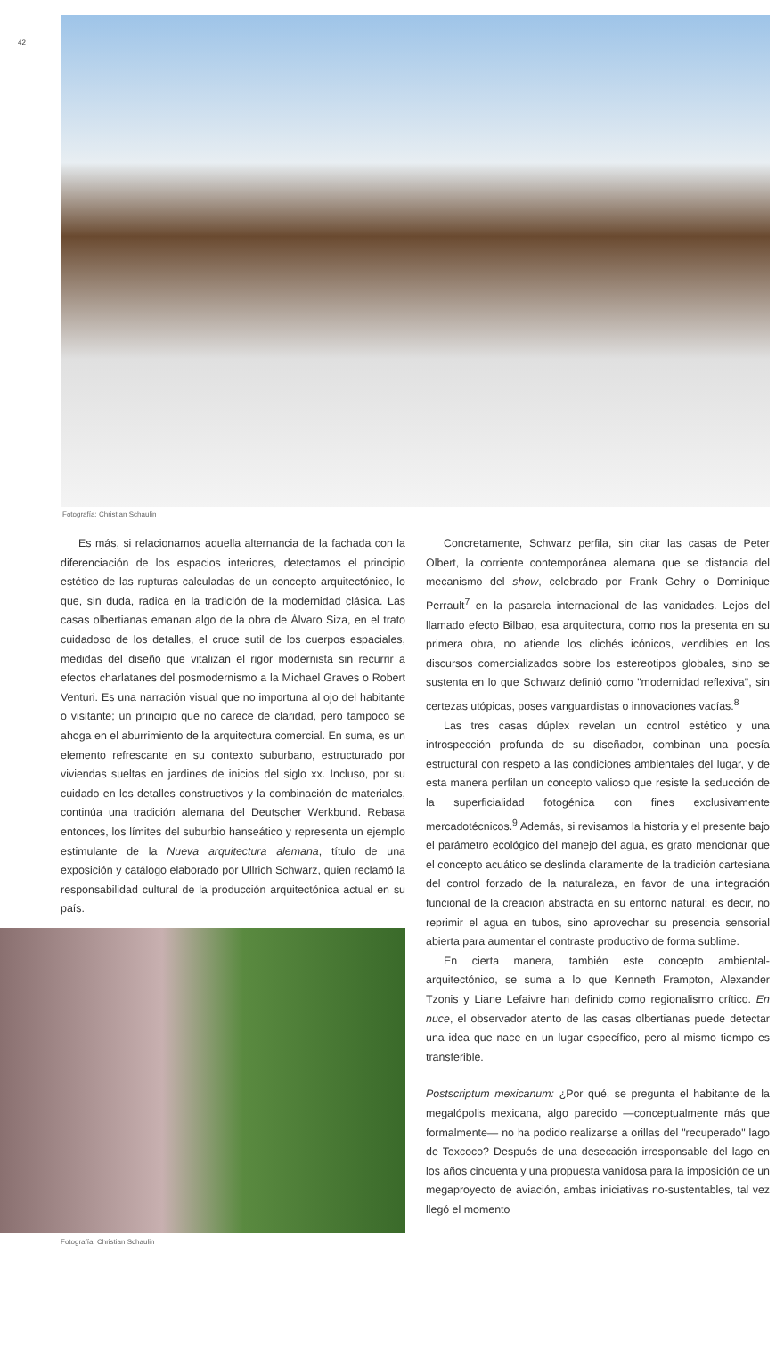42
Fotografía: Christian Schaulin
Es más, si relacionamos aquella alternancia de la fachada con la diferenciación de los espacios interiores, detectamos el principio estético de las rupturas calculadas de un concepto arquitectónico, lo que, sin duda, radica en la tradición de la modernidad clásica. Las casas olbertianas emanan algo de la obra de Álvaro Siza, en el trato cuidadoso de los detalles, el cruce sutil de los cuerpos espaciales, medidas del diseño que vitalizan el rigor modernista sin recurrir a efectos charlatanes del posmodernismo a la Michael Graves o Robert Venturi. Es una narración visual que no importuna al ojo del habitante o visitante; un principio que no carece de claridad, pero tampoco se ahoga en el aburrimiento de la arquitectura comercial. En suma, es un elemento refrescante en su contexto suburbano, estructurado por viviendas sueltas en jardines de inicios del siglo xx. Incluso, por su cuidado en los detalles constructivos y la combinación de materiales, continúa una tradición alemana del Deutscher Werkbund. Rebasa entonces, los límites del suburbio hanseático y representa un ejemplo estimulante de la Nueva arquitectura alemana, título de una exposición y catálogo elaborado por Ullrich Schwarz, quien reclamó la responsabilidad cultural de la producción arquitectónica actual en su país.
Fotografía: Christian Schaulin
Concretamente, Schwarz perfila, sin citar las casas de Peter Olbert, la corriente contemporánea alemana que se distancia del mecanismo del show, celebrado por Frank Gehry o Dominique Perrault<sup>7</sup> en la pasarela internacional de las vanidades. Lejos del llamado efecto Bilbao, esa arquitectura, como nos la presenta en su primera obra, no atiende los clichés icónicos, vendibles en los discursos comercializados sobre los estereotipos globales, sino se sustenta en lo que Schwarz definió como "modernidad reflexiva", sin certezas utópicas, poses vanguardistas o innovaciones vacías.<sup>8</sup>
Las tres casas dúplex revelan un control estético y una introspección profunda de su diseñador, combinan una poesía estructural con respeto a las condiciones ambientales del lugar, y de esta manera perfilan un concepto valioso que resiste la seducción de la superficialidad fotogénica con fines exclusivamente mercadotécnicos.<sup>9</sup> Además, si revisamos la historia y el presente bajo el parámetro ecológico del manejo del agua, es grato mencionar que el concepto acuático se deslinda claramente de la tradición cartesiana del control forzado de la naturaleza, en favor de una integración funcional de la creación abstracta en su entorno natural; es decir, no reprimir el agua en tubos, sino aprovechar su presencia sensorial abierta para aumentar el contraste productivo de forma sublime.
En cierta manera, también este concepto ambiental-arquitectónico, se suma a lo que Kenneth Frampton, Alexander Tzonis y Liane Lefaivre han definido como regionalismo crítico. En nuce, el observador atento de las casas olbertianas puede detectar una idea que nace en un lugar específico, pero al mismo tiempo es transferible.
Postscriptum mexicanum: ¿Por qué, se pregunta el habitante de la megalópolis mexicana, algo parecido —conceptualmente más que formalmente— no ha podido realizarse a orillas del "recuperado" lago de Texcoco? Después de una desecación irresponsable del lago en los años cincuenta y una propuesta vanidosa para la imposición de un megaproyecto de aviación, ambas iniciativas no-sustentables, tal vez llegó el momento